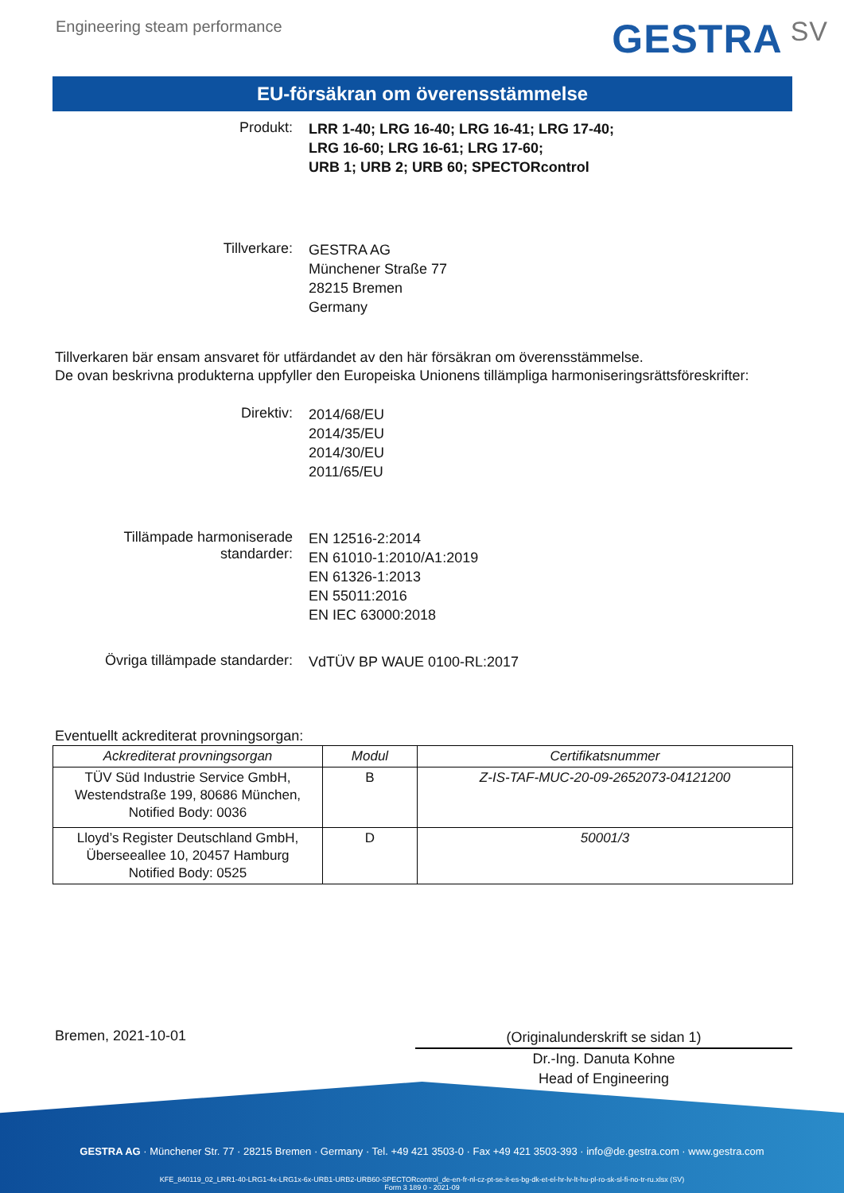Engineering steam performance
GESTRA SV
EU-försäkran om överensstämmelse
Produkt:
LRR 1-40; LRG 16-40; LRG 16-41; LRG 17-40;
LRG 16-60; LRG 16-61; LRG 17-60;
URB 1; URB 2; URB 60; SPECTORcontrol
Tillverkare:
GESTRA AG
Münchener Straße 77
28215 Bremen
Germany
Tillverkaren bär ensam ansvaret för utfärdandet av den här försäkran om överensstämmelse.
De ovan beskrivna produkterna uppfyller den Europeiska Unionens tillämpliga harmoniseringsrättsföreskrifter:
Direktiv:
2014/68/EU
2014/35/EU
2014/30/EU
2011/65/EU
Tillämpade harmoniserade
standarder:
EN 12516-2:2014
EN 61010-1:2010/A1:2019
EN 61326-1:2013
EN 55011:2016
EN IEC 63000:2018
Övriga tillämpade standarder:
VdTÜV BP WAUE 0100-RL:2017
Eventuellt ackrediterat provningsorgan:
| Ackrediterat provningsorgan | Modul | Certifikatsnummer |
| --- | --- | --- |
| TÜV Süd Industrie Service GmbH, Westendstraße 199, 80686 München, Notified Body: 0036 | B | Z-IS-TAF-MUC-20-09-2652073-04121200 |
| Lloyd’s Register Deutschland GmbH, Überseeallee 10, 20457 Hamburg Notified Body: 0525 | D | 50001/3 |
Bremen, 2021-10-01
(Originalunderskrift se sidan 1)
Dr.-Ing. Danuta Kohne
Head of Engineering
GESTRA AG · Münchener Str. 77 · 28215 Bremen · Germany · Tel. +49 421 3503-0 · Fax +49 421 3503-393 · info@de.gestra.com · www.gestra.com
KFE_840119_02_LRR1-40-LRG1-4x-LRG1x-6x-URB1-URB2-URB60-SPECTORcontrol_de-en-fr-nl-cz-pt-se-it-es-bg-dk-et-el-hr-lv-lt-hu-pl-ro-sk-sl-fi-no-tr-ru.xlsx (SV)
Form 3 189 0 - 2021-09